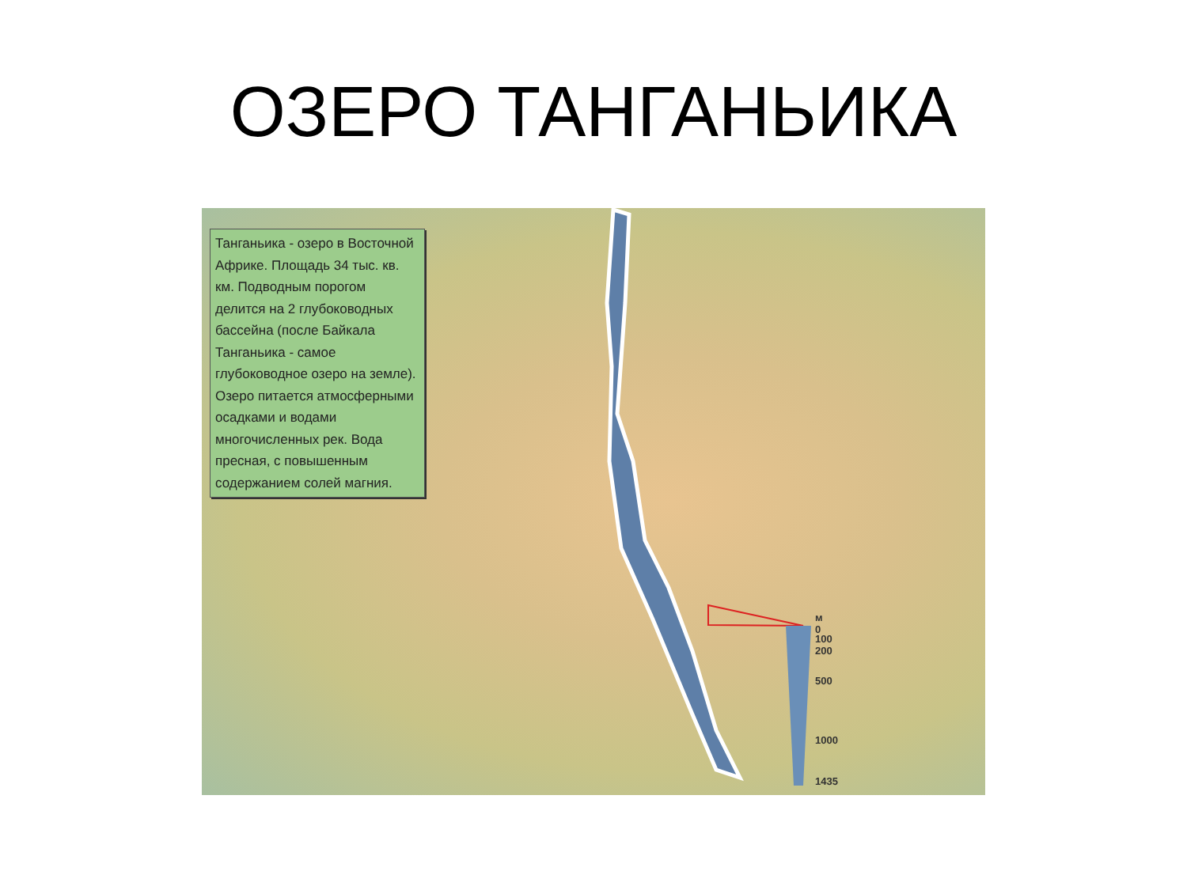ОЗЕРО ТАНГАНЬИКА
Танганьика - озеро в Восточной Африке. Площадь 34 тыс. кв. км. Подводным порогом делится на 2 глубоководных бассейна (после Байкала Танганьика - самое глубоководное озеро на земле). Озеро питается атмосферными осадками и водами многочисленных рек. Вода пресная, с повышенным содержанием солей магния.
м
0
100
200
500
1000
1435